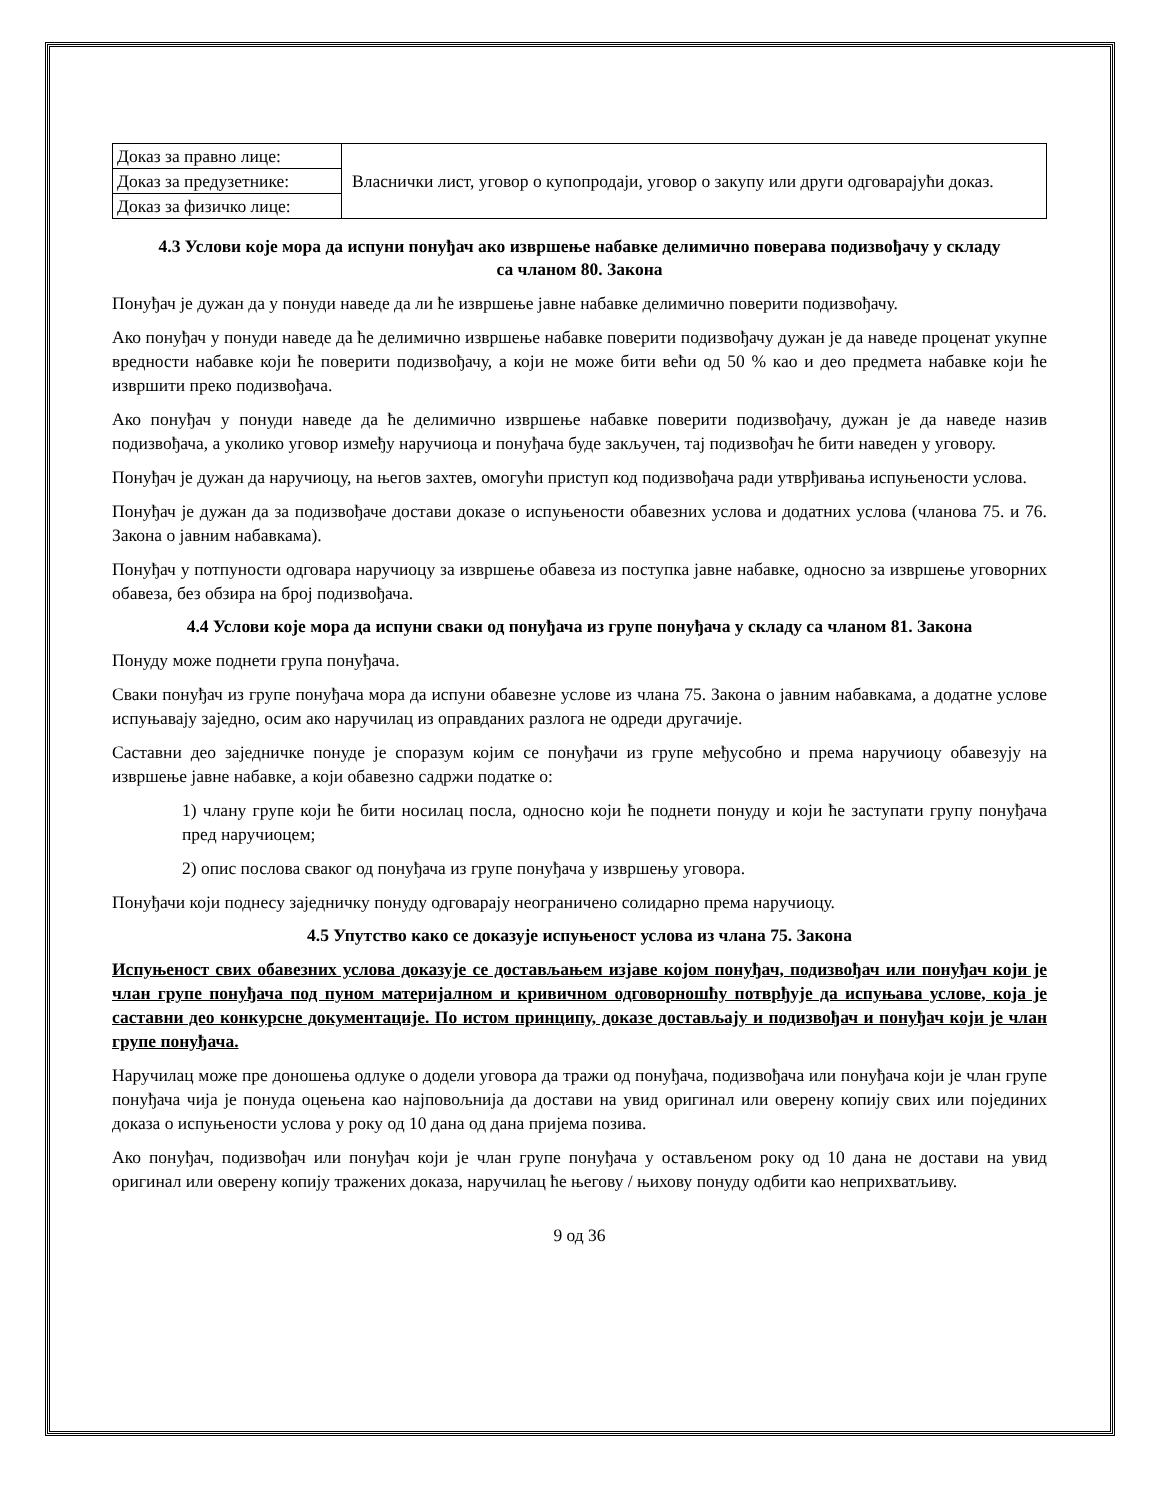| Доказ за правно лице: | Власнички лист, уговор о купопродаји, уговор о закупу или други одговарајући доказ. |
| Доказ за предузетнике: | |
| Доказ за физичко лице: | |
4.3 Услови које мора да испуни понуђач ако извршење набавке делимично поверава подизвођачу у складу са чланом 80. Закона
Понуђач је дужан да у понуди наведе да ли ће извршење јавне набавке делимично поверити подизвођачу.
Ако понуђач у понуди наведе да ће делимично извршење набавке поверити подизвођачу дужан је да наведе проценат укупне вредности набавке који ће поверити подизвођачу, а који не може бити већи од 50 % као и део предмета набавке који ће извршити преко подизвођача.
Ако понуђач у понуди наведе да ће делимично извршење набавке поверити подизвођачу, дужан је да наведе назив подизвођача, а уколико уговор између наручиоца и понуђача буде закључен, тај подизвођач ће бити наведен у уговору.
Понуђач је дужан да наручиоцу, на његов захтев, омогући приступ код подизвођача ради утврђивања испуњености услова.
Понуђач је дужан да за подизвођаче достави доказе о испуњености обавезних услова и додатних услова (чланова 75. и 76. Закона о јавним набавкама).
Понуђач у потпуности одговара наручиоцу за извршење обавеза из поступка јавне набавке, односно за извршење уговорних обавеза, без обзира на број подизвођача.
4.4 Услови које мора да испуни сваки од понуђача из групе понуђача у складу са чланом 81. Закона
Понуду може поднети група понуђача.
Сваки понуђач из групе понуђача мора да испуни обавезне услове из члана 75. Закона о јавним набавкама, а додатне услове испуњавају заједно, осим ако наручилац из оправданих разлога не одреди другачије.
Саставни део заједничке понуде је споразум којим се понуђачи из групе међусобно и према наручиоцу обавезују на извршење јавне набавке, а који обавезно садржи податке о:
1) члану групе који ће бити носилац посла, односно који ће поднети понуду и који ће заступати групу понуђача пред наручиоцем;
2) опис послова сваког од понуђача из групе понуђача у извршењу уговора.
Понуђачи који поднесу заједничку понуду одговарају неограничено солидарно према наручиоцу.
4.5 Упутство како се доказује испуњеност услова из члана 75. Закона
Испуњеност свих обавезних услова доказује се достављањем изјаве којом понуђач, подизвођач или понуђач који је члан групе понуђача под пуном материјалном и кривичном одговорношћу потврђује да испуњава услове, која је саставни део конкурсне документације. По истом принципу, доказе достављају и подизвођач и понуђач који је члан групе понуђача.
Наручилац може пре доношења одлуке о додели уговора да тражи од понуђача, подизвођача или понуђача који је члан групе понуђача чија је понуда оцењена као најповољнија да достави на увид оригинал или оверену копију свих или појединих доказа о испуњености услова у року од 10 дана од дана пријема позива.
Ако понуђач, подизвођач или понуђач који је члан групе понуђача у остављеном року од 10 дана не достави на увид оригинал или оверену копију тражених доказа, наручилац ће његову / њихову понуду одбити као неприхватљиву.
9 од 36